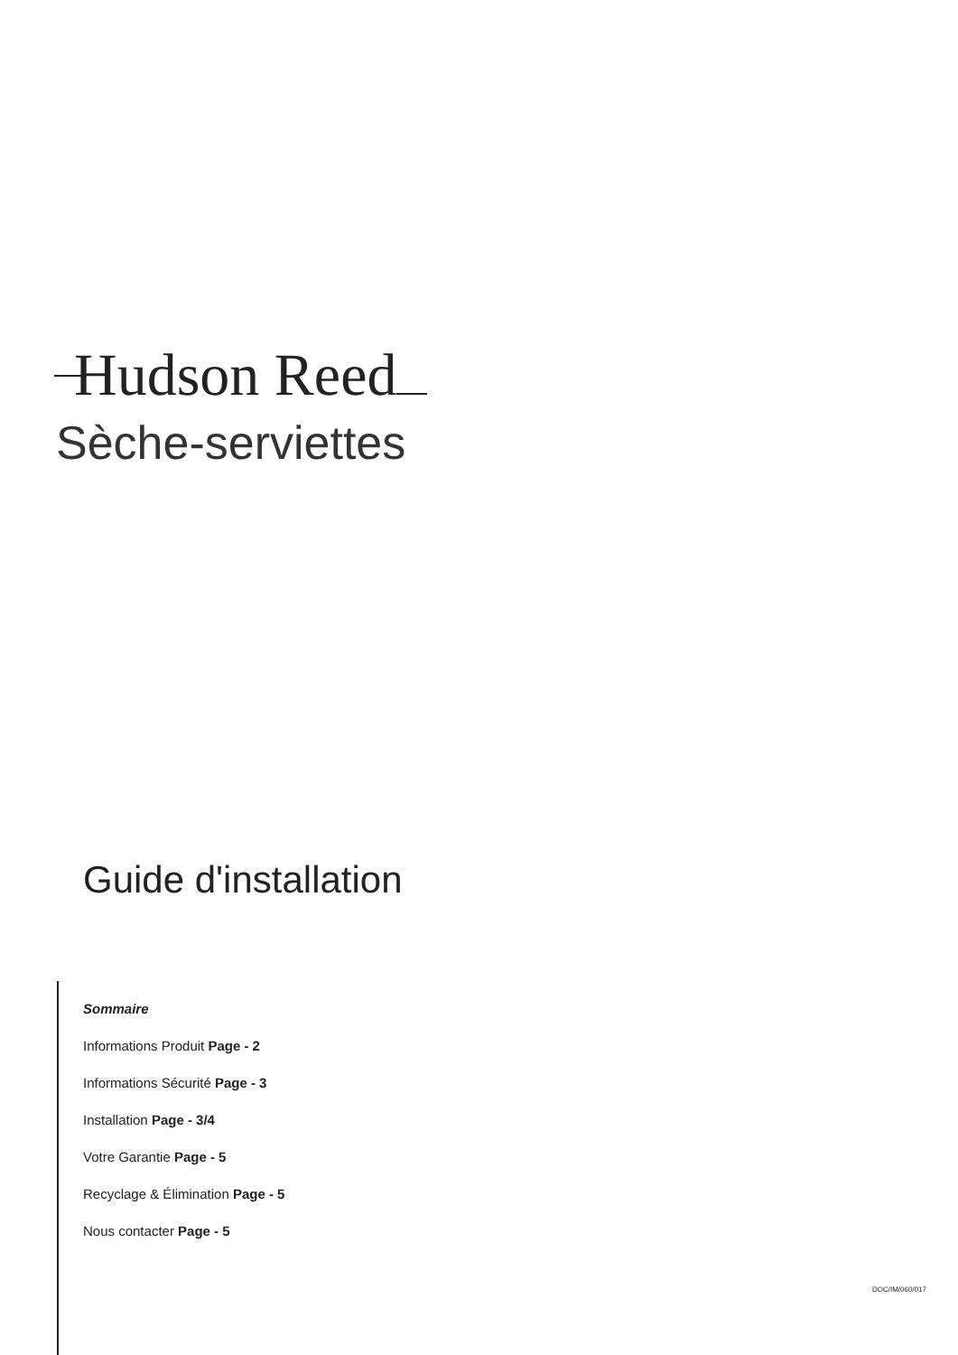Hudson Reed
Sèche-serviettes
Guide d'installation
Sommaire
Informations Produit Page - 2
Informations Sécurité Page - 3
Installation Page - 3/4
Votre Garantie Page - 5
Recyclage & Élimination Page - 5
Nous contacter Page - 5
DOC/IM/060/017